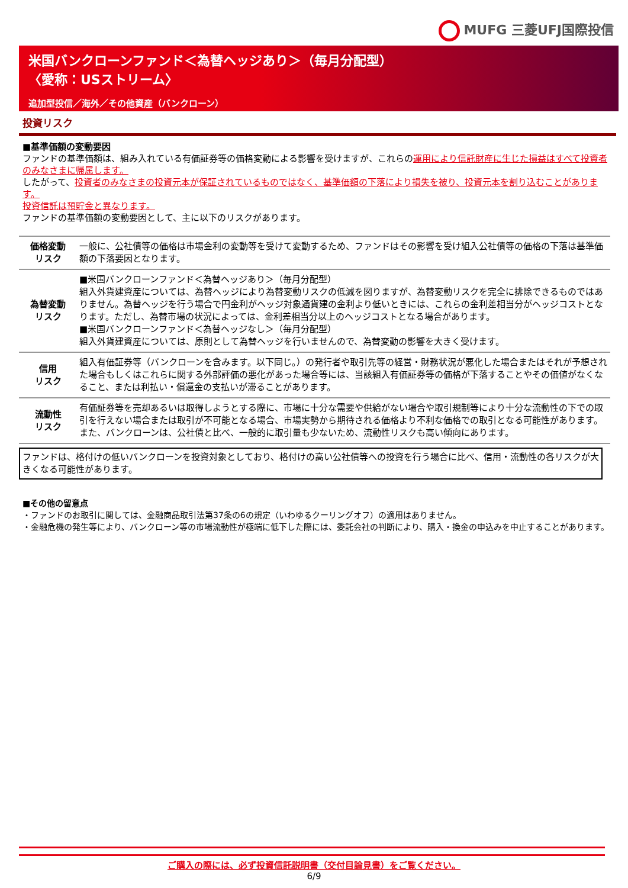MUFG 三菱UFJ国際投信
米国バンクローンファンド＜為替ヘッジあり＞（毎月分配型）
〈愛称：USストリーム〉
追加型投信／海外／その他資産（バンクローン）
投資リスク
■基準価額の変動要因
ファンドの基準価額は、組み入れている有価証券等の価格変動による影響を受けますが、これらの運用により信託財産に生じた損益はすべて投資者のみなさまに帰属します。
したがって、投資者のみなさまの投資元本が保証されているものではなく、基準価額の下落により損失を被り、投資元本を割り込むことがあります。
投資信託は預貯金と異なります。
ファンドの基準価額の変動要因として、主に以下のリスクがあります。
| 価格変動 リスク | 一般に、公社債等の価格は市場金利の変動等を受けて変動するため、ファンドはその影響を受け組入公社債等の価格の下落は基準価額の下落要因となります。 |
| 為替変動 リスク | ■米国バンクローンファンド＜為替ヘッジあり＞（毎月分配型） 組入外貨建資産については、為替ヘッジにより為替変動リスクの低減を図りますが、為替変動リスクを完全に排除できるものではありません。為替ヘッジを行う場合で円金利がヘッジ対象通貨建の金利より低いときには、これらの金利差相当分がヘッジコストとなります。ただし、為替市場の状況によっては、金利差相当分以上のヘッジコストとなる場合があります。 ■米国バンクローンファンド＜為替ヘッジなし＞（毎月分配型） 組入外貨建資産については、原則として為替ヘッジを行いませんので、為替変動の影響を大きく受けます。 |
| 信用 リスク | 組入有価証券等（バンクローンを含みます。以下同じ。）の発行者や取引先等の経営・財務状況が悪化した場合またはそれが予想された場合もしくはこれらに関する外部評価の悪化があった場合等には、当該組入有価証券等の価格が下落することやその価値がなくなること、または利払い・償還金の支払いが滞ることがあります。 |
| 流動性 リスク | 有価証券等を売却あるいは取得しようとする際に、市場に十分な需要や供給がない場合や取引規制等により十分な流動性の下での取引を行えない場合または取引が不可能となる場合、市場実勢から期待される価格より不利な価格での取引となる可能性があります。また、バンクローンは、公社債と比べ、一般的に取引量も少ないため、流動性リスクも高い傾向にあります。 |
ファンドは、格付けの低いバンクローンを投資対象としており、格付けの高い公社債等への投資を行う場合に比べ、信用・流動性の各リスクが大きくなる可能性があります。
■その他の留意点
・ファンドのお取引に関しては、金融商品取引法第37条の6の規定（いわゆるクーリングオフ）の適用はありません。
・金融危機の発生等により、バンクローン等の市場流動性が極端に低下した際には、委託会社の判断により、購入・換金の申込みを中止することがあります。
ご購入の際には、必ず投資信託説明書（交付目論見書）をご覧ください。
6/9